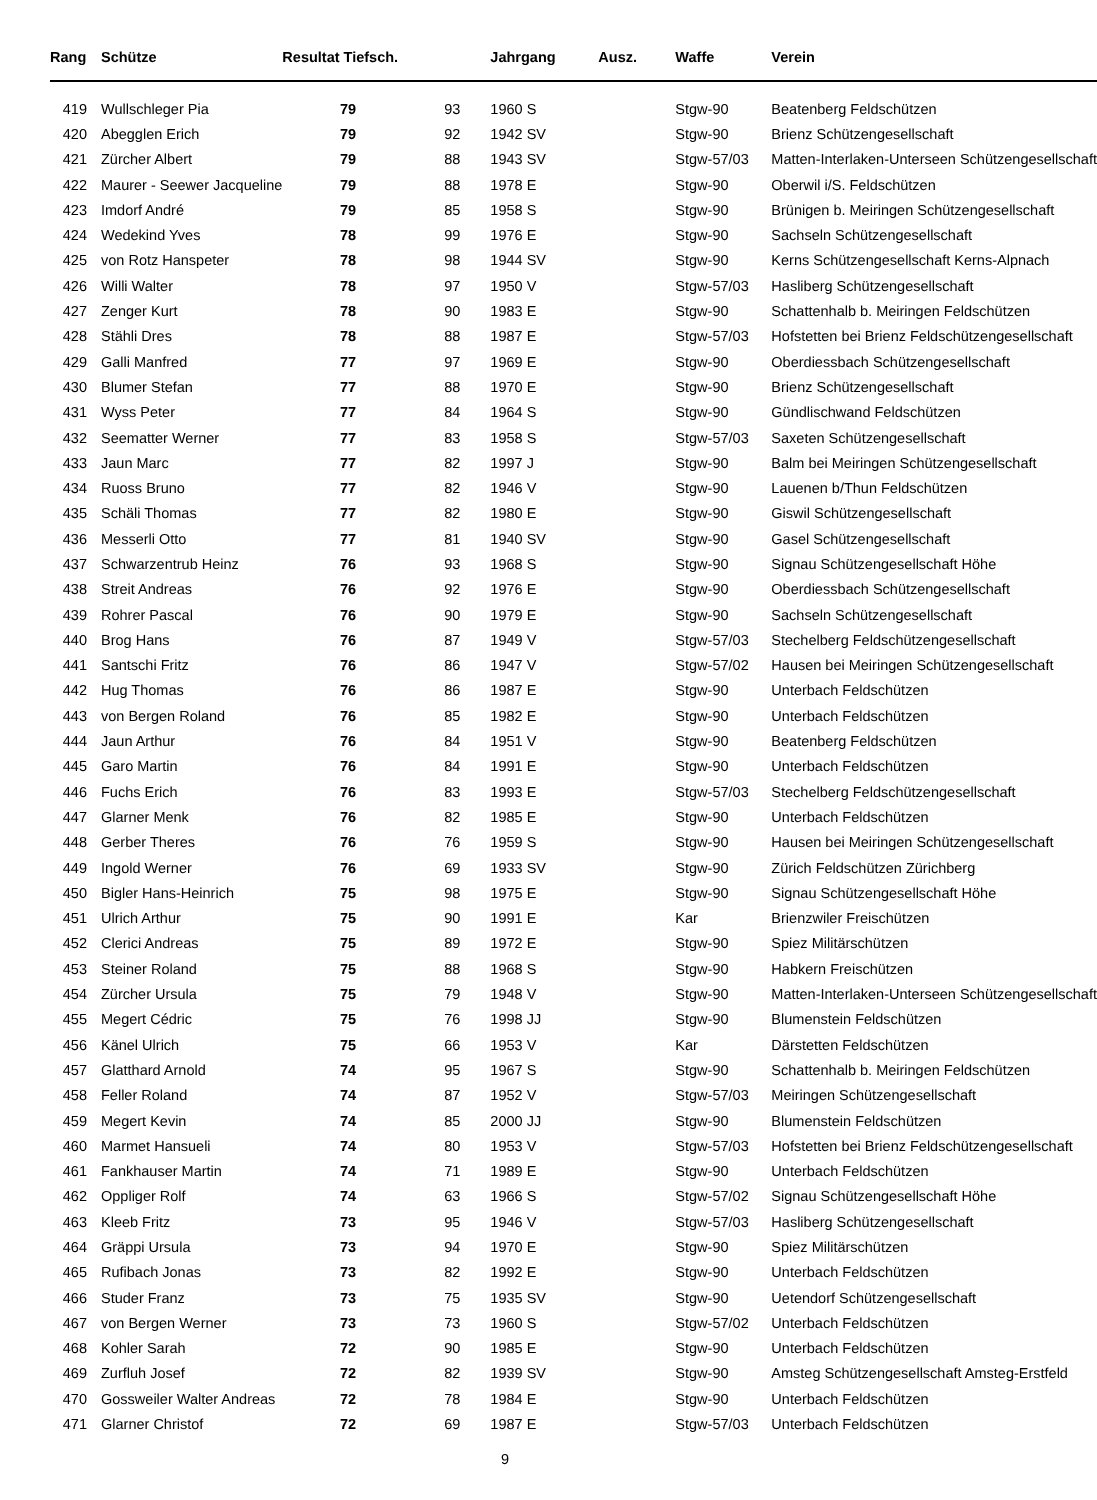| Rang | Schütze | Resultat Tiefsch. | | Jahrgang | Ausz. | Waffe | Verein |
| --- | --- | --- | --- | --- | --- | --- | --- |
| 419 | Wullschleger Pia | 79 | 93 | 1960 S | | Stgw-90 | Beatenberg Feldschützen |
| 420 | Abegglen Erich | 79 | 92 | 1942 SV | | Stgw-90 | Brienz Schützengesellschaft |
| 421 | Zürcher Albert | 79 | 88 | 1943 SV | | Stgw-57/03 | Matten-Interlaken-Unterseen Schützengesellschaft |
| 422 | Maurer - Seewer Jacqueline | 79 | 88 | 1978 E | | Stgw-90 | Oberwil i/S. Feldschützen |
| 423 | Imdorf André | 79 | 85 | 1958 S | | Stgw-90 | Brünigen b. Meiringen Schützengesellschaft |
| 424 | Wedekind Yves | 78 | 99 | 1976 E | | Stgw-90 | Sachseln Schützengesellschaft |
| 425 | von Rotz Hanspeter | 78 | 98 | 1944 SV | | Stgw-90 | Kerns Schützengesellschaft Kerns-Alpnach |
| 426 | Willi Walter | 78 | 97 | 1950 V | | Stgw-57/03 | Hasliberg Schützengesellschaft |
| 427 | Zenger Kurt | 78 | 90 | 1983 E | | Stgw-90 | Schattenhalb b. Meiringen Feldschützen |
| 428 | Stähli Dres | 78 | 88 | 1987 E | | Stgw-57/03 | Hofstetten bei Brienz Feldschützengesellschaft |
| 429 | Galli Manfred | 77 | 97 | 1969 E | | Stgw-90 | Oberdiessbach Schützengesellschaft |
| 430 | Blumer Stefan | 77 | 88 | 1970 E | | Stgw-90 | Brienz Schützengesellschaft |
| 431 | Wyss Peter | 77 | 84 | 1964 S | | Stgw-90 | Gündlischwand Feldschützen |
| 432 | Seematter Werner | 77 | 83 | 1958 S | | Stgw-57/03 | Saxeten Schützengesellschaft |
| 433 | Jaun Marc | 77 | 82 | 1997 J | | Stgw-90 | Balm bei Meiringen Schützengesellschaft |
| 434 | Ruoss Bruno | 77 | 82 | 1946 V | | Stgw-90 | Lauenen b/Thun Feldschützen |
| 435 | Schäli Thomas | 77 | 82 | 1980 E | | Stgw-90 | Giswil Schützengesellschaft |
| 436 | Messerli Otto | 77 | 81 | 1940 SV | | Stgw-90 | Gasel Schützengesellschaft |
| 437 | Schwarzentrub Heinz | 76 | 93 | 1968 S | | Stgw-90 | Signau Schützengesellschaft Höhe |
| 438 | Streit Andreas | 76 | 92 | 1976 E | | Stgw-90 | Oberdiessbach Schützengesellschaft |
| 439 | Rohrer Pascal | 76 | 90 | 1979 E | | Stgw-90 | Sachseln Schützengesellschaft |
| 440 | Brog Hans | 76 | 87 | 1949 V | | Stgw-57/03 | Stechelberg Feldschützengesellschaft |
| 441 | Santschi Fritz | 76 | 86 | 1947 V | | Stgw-57/02 | Hausen bei Meiringen Schützengesellschaft |
| 442 | Hug Thomas | 76 | 86 | 1987 E | | Stgw-90 | Unterbach Feldschützen |
| 443 | von Bergen Roland | 76 | 85 | 1982 E | | Stgw-90 | Unterbach Feldschützen |
| 444 | Jaun Arthur | 76 | 84 | 1951 V | | Stgw-90 | Beatenberg Feldschützen |
| 445 | Garo Martin | 76 | 84 | 1991 E | | Stgw-90 | Unterbach Feldschützen |
| 446 | Fuchs Erich | 76 | 83 | 1993 E | | Stgw-57/03 | Stechelberg Feldschützengesellschaft |
| 447 | Glarner Menk | 76 | 82 | 1985 E | | Stgw-90 | Unterbach Feldschützen |
| 448 | Gerber Theres | 76 | 76 | 1959 S | | Stgw-90 | Hausen bei Meiringen Schützengesellschaft |
| 449 | Ingold Werner | 76 | 69 | 1933 SV | | Stgw-90 | Zürich Feldschützen Zürichberg |
| 450 | Bigler Hans-Heinrich | 75 | 98 | 1975 E | | Stgw-90 | Signau Schützengesellschaft Höhe |
| 451 | Ulrich Arthur | 75 | 90 | 1991 E | | Kar | Brienzwiler Freischützen |
| 452 | Clerici Andreas | 75 | 89 | 1972 E | | Stgw-90 | Spiez Militärschützen |
| 453 | Steiner Roland | 75 | 88 | 1968 S | | Stgw-90 | Habkern Freischützen |
| 454 | Zürcher Ursula | 75 | 79 | 1948 V | | Stgw-90 | Matten-Interlaken-Unterseen Schützengesellschaft |
| 455 | Megert Cédric | 75 | 76 | 1998 JJ | | Stgw-90 | Blumenstein Feldschützen |
| 456 | Känel Ulrich | 75 | 66 | 1953 V | | Kar | Därstetten Feldschützen |
| 457 | Glatthard Arnold | 74 | 95 | 1967 S | | Stgw-90 | Schattenhalb b. Meiringen Feldschützen |
| 458 | Feller Roland | 74 | 87 | 1952 V | | Stgw-57/03 | Meiringen Schützengesellschaft |
| 459 | Megert Kevin | 74 | 85 | 2000 JJ | | Stgw-90 | Blumenstein Feldschützen |
| 460 | Marmet Hansueli | 74 | 80 | 1953 V | | Stgw-57/03 | Hofstetten bei Brienz Feldschützengesellschaft |
| 461 | Fankhauser Martin | 74 | 71 | 1989 E | | Stgw-90 | Unterbach Feldschützen |
| 462 | Oppliger Rolf | 74 | 63 | 1966 S | | Stgw-57/02 | Signau Schützengesellschaft Höhe |
| 463 | Kleeb Fritz | 73 | 95 | 1946 V | | Stgw-57/03 | Hasliberg Schützengesellschaft |
| 464 | Gräppi Ursula | 73 | 94 | 1970 E | | Stgw-90 | Spiez Militärschützen |
| 465 | Rufibach Jonas | 73 | 82 | 1992 E | | Stgw-90 | Unterbach Feldschützen |
| 466 | Studer Franz | 73 | 75 | 1935 SV | | Stgw-90 | Uetendorf Schützengesellschaft |
| 467 | von Bergen Werner | 73 | 73 | 1960 S | | Stgw-57/02 | Unterbach Feldschützen |
| 468 | Kohler Sarah | 72 | 90 | 1985 E | | Stgw-90 | Unterbach Feldschützen |
| 469 | Zurfluh Josef | 72 | 82 | 1939 SV | | Stgw-90 | Amsteg Schützengesellschaft Amsteg-Erstfeld |
| 470 | Gossweiler Walter Andreas | 72 | 78 | 1984 E | | Stgw-90 | Unterbach Feldschützen |
| 471 | Glarner Christof | 72 | 69 | 1987 E | | Stgw-57/03 | Unterbach Feldschützen |
9